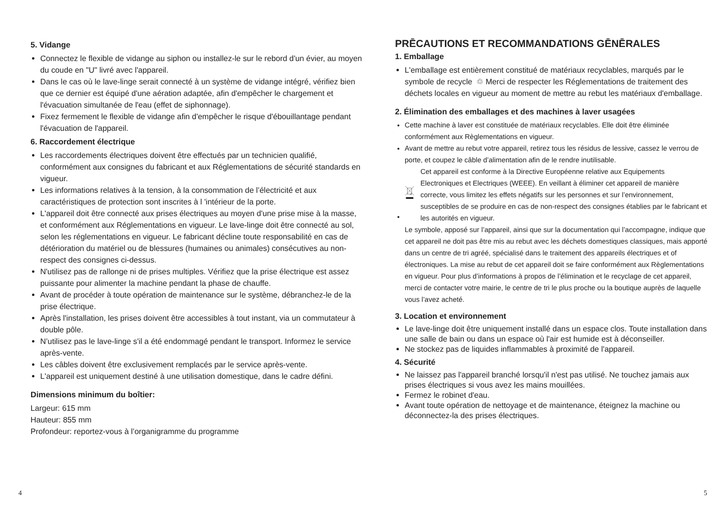5. Vidange
Connectez le flexible de vidange au siphon ou installez-le sur le rebord d'un évier, au moyen du coude en "U" livré avec l'appareil.
Dans le cas où le lave-linge serait connecté à un système de vidange intégré, vérifiez bien que ce dernier est équipé d'une aération adaptée, afin d'empêcher le chargement et l'évacuation simultanée de l'eau (effet de siphonnage).
Fixez fermement le flexible de vidange afin d'empêcher le risque d'ébouillantage pendant l'évacuation de l'appareil.
6. Raccordement électrique
Les raccordements électriques doivent être effectués par un technicien qualifié, conformément aux consignes du fabricant et aux Réglementations de sécurité standards en vigueur.
Les informations relatives à la tension, à la consommation de l’électricité et aux caractéristiques de protection sont inscrites à l 'intérieur de la porte.
L'appareil doit être connecté aux prises électriques au moyen d'une prise mise à la masse, et conformément aux Réglementations en vigueur. Le lave-linge doit être connecté au sol, selon les réglementations en vigueur. Le fabricant décline toute responsabilité en cas de détérioration du matériel ou de blessures (humaines ou animales) consécutives au non-respect des consignes ci-dessus.
N'utilisez pas de rallonge ni de prises multiples. Vérifiez que la prise électrique est assez puissante pour alimenter la machine pendant la phase de chauffe.
Avant de procéder à toute opération de maintenance sur le système, débranchez-le de la prise électrique.
Après l'installation, les prises doivent être accessibles à tout instant, via un commutateur à double pôle.
N’utilisez pas le lave-linge s'il a été endommagé pendant le transport. Informez le service après-vente.
Les câbles doivent être exclusivement remplacés par le service après-vente.
L'appareil est uniquement destiné à une utilisation domestique, dans le cadre défini.
Dimensions minimum du boîtier:
Largeur: 615 mm
Hauteur: 855 mm
Profondeur: reportez-vous à l’organigramme du programme
PRĒCAUTIONS ET RECOMMANDATIONS GĒNĒRALES
1. Emballage
L'emballage est entièrement constitué de matériaux recyclables, marqués par le symbole de recycle ♲ Merci de respecter les Réglementations de traitement des déchets locales en vigueur au moment de mettre au rebut les matériaux d'emballage.
2. Élimination des emballages et des machines à laver usagées
Cette machine à laver est constituée de matériaux recyclables. Elle doit être éliminée conformément aux Règlementations en vigueur.
Avant de mettre au rebut votre appareil, retirez tous les résidus de lessive, cassez le verrou de porte, et coupez le câble d’alimentation afin de le rendre inutilisable.
Cet appareil est conforme à la Directive Européenne relative aux Equipements Electroniques et Electriques (WEEE). En veillant à éliminer cet appareil de manière correcte, vous limitez les effets négatifs sur les personnes et sur l’environnement, susceptibles de se produire en cas de non-respect des consignes établies par le fabricant et les autorités en vigueur.
Le symbole, apposé sur l’appareil, ainsi que sur la documentation qui l’accompagne, indique que cet appareil ne doit pas être mis au rebut avec les déchets domestiques classiques, mais apporté dans un centre de tri agréé, spécialisé dans le traitement des appareils électriques et of électroniques. La mise au rebut de cet appareil doit se faire conformément aux Règlementations en vigueur. Pour plus d’informations à propos de l’élimination et le recyclage de cet appareil, merci de contacter votre mairie, le centre de tri le plus proche ou la boutique auprès de laquelle vous l’avez acheté.
3. Location et environnement
Le lave-linge doit être uniquement installé dans un espace clos. Toute installation dans une salle de bain ou dans un espace où l'air est humide est à déconseiller.
Ne stockez pas de liquides inflammables à proximité de l'appareil.
4. Sécurité
Ne laissez pas l'appareil branché lorsqu'il n'est pas utilisé. Ne touchez jamais aux prises électriques si vous avez les mains mouillées.
Fermez le robinet d'eau.
Avant toute opération de nettoyage et de maintenance, éteignez la machine ou déconnectez-la des prises électriques.
4 5